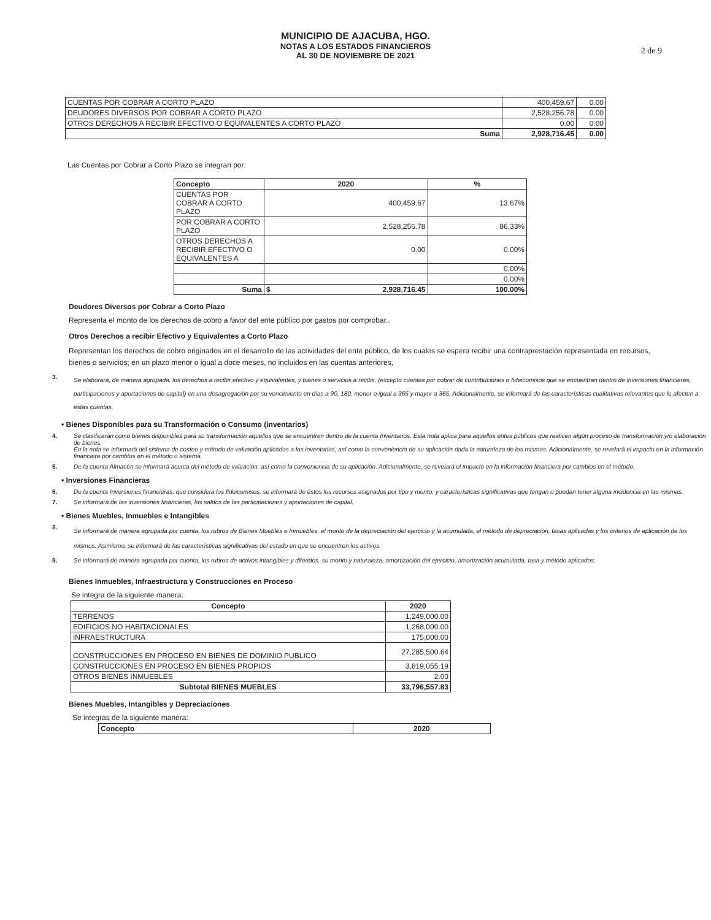MUNICIPIO DE AJACUBA, HGO.
NOTAS A LOS ESTADOS FINANCIEROS
AL 30 DE NOVIEMBRE DE 2021
2 de 9
| CUENTAS POR COBRAR A CORTO PLAZO | 400,459.67 | 0.00 |
| DEUDORES DIVERSOS POR COBRAR A CORTO PLAZO | 2,528,256.78 | 0.00 |
| OTROS DERECHOS A RECIBIR EFECTIVO O EQUIVALENTES A CORTO PLAZO | 0.00 | 0.00 |
| Suma | 2,928,716.45 | 0.00 |
Las Cuentas por Cobrar a Corto Plazo se integran por:
| Concepto | 2020 | | % |
| --- | --- | --- | --- |
| CUENTAS POR COBRAR A CORTO PLAZO | 400,459.67 | | 13.67% |
| POR COBRAR A CORTO PLAZO | 2,528,256.78 | | 86.33% |
| OTROS DERECHOS A RECIBIR EFECTIVO O EQUIVALENTES A | 0.00 | | 0.00% |
| | | | 0.00% |
| | | | 0.00% |
| Suma | $ | 2,928,716.45 | 100.00% |
Deudores Diversos por Cobrar a Corto Plazo
Representa el monto de los derechos de cobro a favor del ente público por gastos por comprobar..
Otros Derechos a recibir Efectivo y Equivalentes a Corto Plazo
Representan los derechos de cobro originados en el desarrollo de las actividades del ente público, de los cuales se espera recibir una contraprestación representada en recursos, bienes o servicios; en un plazo menor o igual a doce meses, no incluidos en las cuentas anteriores,
3. Se elaborará, de manera agrupada, los derechos a recibir efectivo y equivalentes, y bienes o servicios a recibir, (excepto cuentas por cobrar de contribuciones o fideicomisos que se encuentran dentro de inversiones financieras, participaciones y aportaciones de capital) en una desagregación por su vencimiento en días a 90, 180, menor o igual a 365 y mayor a 365. Adicionalmente, se informará de las características cualitativas relevantes que le afecten a estas cuentas.
• Bienes Disponibles para su Transformación o Consumo (inventarios)
4. Se clasificarán como bienes disponibles para su transformación aquéllos que se encuentren dentro de la cuenta Inventarios. Esta nota aplica para aquellos entes públicos que realicen algún proceso de transformación y/o elaboración de bienes.
En la nota se informará del sistema de costeo y método de valuación aplicados a los inventarios, así como la conveniencia de su aplicación dada la naturaleza de los mismos. Adicionalmente, se revelará el impacto en la información financiera por cambios en el método o sistema.
5. De la cuenta Almacén se informará acerca del método de valuación, así como la conveniencia de su aplicación. Adicionalmente, se revelará el impacto en la información financiera por cambios en el método.
• Inversiones Financieras
6. De la cuenta Inversiones financieras, que considera los fideicomisos, se informará de éstos los recursos asignados por tipo y monto, y características significativas que tengan o puedan tener alguna incidencia en las mismas.
7. Se informará de las inversiones financieras, los saldos de las participaciones y aportaciones de capital.
• Bienes Muebles, Inmuebles e Intangibles
8. Se informará de manera agrupada por cuenta, los rubros de Bienes Muebles e Inmuebles, el monto de la depreciación del ejercicio y la acumulada, el método de depreciación, tasas aplicadas y los criterios de aplicación de los mismos. Asimismo, se informará de las características significativas del estado en que se encuentren los activos.
9. Se informará de manera agrupada por cuenta, los rubros de activos intangibles y diferidos, su monto y naturaleza, amortización del ejercicio, amortización acumulada, tasa y método aplicados.
Bienes Inmuebles, Infraestructura y Construcciones en Proceso
Se integra de la siguiente manera:
| Concepto | 2020 |
| --- | --- |
| TERRENOS | 1,249,000.00 |
| EDIFICIOS NO HABITACIONALES | 1,268,000.00 |
| INFRAESTRUCTURA | 175,000.00 |
| CONSTRUCCIONES EN PROCESO EN BIENES DE DOMINIO PUBLICO | 27,285,500.64 |
| CONSTRUCCIONES EN PROCESO EN BIENES PROPIOS | 3,819,055.19 |
| OTROS BIENES INMUEBLES | 2.00 |
| Subtotal BIENES MUEBLES | 33,796,557.83 |
Bienes Muebles, Intangibles y Depreciaciones
Se integras de la siguiente manera:
| Concepto | 2020 |
| --- | --- |